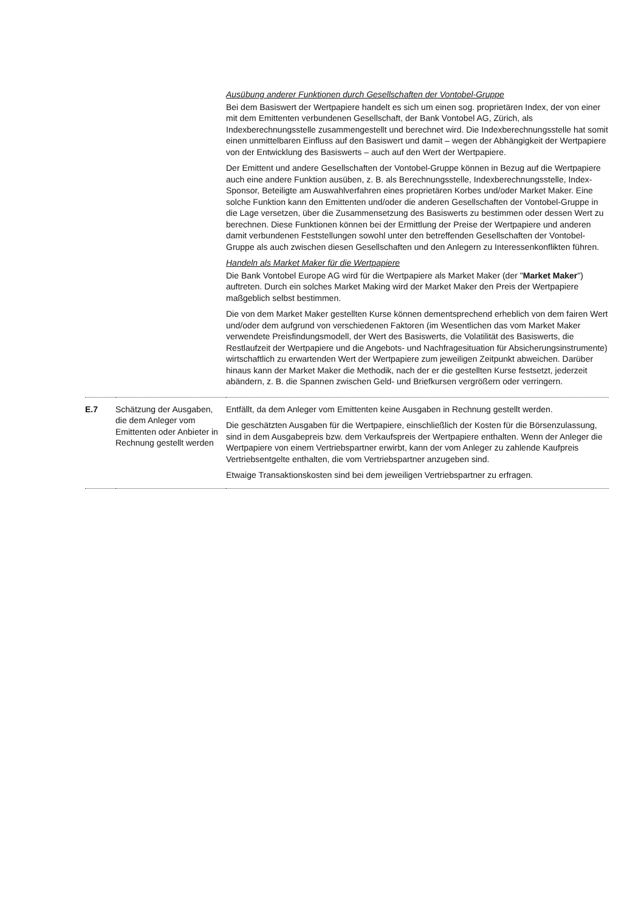| | | Ausübung anderer Funktionen durch Gesellschaften der Vontobel-Gruppe Bei dem Basiswert der Wertpapiere handelt es sich um einen sog. proprietären Index, der von einer mit dem Emittenten verbundenen Gesellschaft, der Bank Vontobel AG, Zürich, als Indexberechnungsstelle zusammengestellt und berechnet wird. Die Indexberechnungsstelle hat somit einen unmittelbaren Einfluss auf den Basiswert und damit – wegen der Abhängigkeit der Wertpapiere von der Entwicklung des Basiswerts – auch auf den Wert der Wertpapiere. Der Emittent und andere Gesellschaften der Vontobel-Gruppe können in Bezug auf die Wertpapiere auch eine andere Funktion ausüben, z. B. als Berechnungsstelle, Indexberechnungsstelle, Index-Sponsor, Beteiligte am Auswahlverfahren eines proprietären Korbes und/oder Market Maker. Eine solche Funktion kann den Emittenten und/oder die anderen Gesellschaften der Vontobel-Gruppe in die Lage versetzen, über die Zusammensetzung des Basiswerts zu bestimmen oder dessen Wert zu berechnen. Diese Funktionen können bei der Ermittlung der Preise der Wertpapiere und anderen damit verbundenen Feststellungen sowohl unter den betreffenden Gesellschaften der Vontobel-Gruppe als auch zwischen diesen Gesellschaften und den Anlegern zu Interessenkonflikten führen. Handeln als Market Maker für die Wertpapiere Die Bank Vontobel Europe AG wird für die Wertpapiere als Market Maker (der " Market Maker ") auftreten. Durch ein solches Market Making wird der Market Maker den Preis der Wertpapiere maßgeblich selbst bestimmen. Die von dem Market Maker gestellten Kurse können dementsprechend erheblich von dem fairen Wert und/oder dem aufgrund von verschiedenen Faktoren (im Wesentlichen das vom Market Maker verwendete Preisfindungsmodell, der Wert des Basiswerts, die Volatilität des Basiswerts, die Restlaufzeit der Wertpapiere und die Angebots- und Nachfragesituation für Absicherungsinstrumente) wirtschaftlich zu erwartenden Wert der Wertpapiere zum jeweiligen Zeitpunkt abweichen. Darüber hinaus kann der Market Maker die Methodik, nach der er die gestellten Kurse festsetzt, jederzeit abändern, z. B. die Spannen zwischen Geld- und Briefkursen vergrößern oder verringern. |
| E.7 | Schätzung der Ausgaben, die dem Anleger vom Emittenten oder Anbieter in Rechnung gestellt werden | Entfällt, da dem Anleger vom Emittenten keine Ausgaben in Rechnung gestellt werden. Die geschätzten Ausgaben für die Wertpapiere, einschließlich der Kosten für die Börsenzulassung, sind in dem Ausgabepreis bzw. dem Verkaufspreis der Wertpapiere enthalten. Wenn der Anleger die Wertpapiere von einem Vertriebspartner erwirbt, kann der vom Anleger zu zahlende Kaufpreis Vertriebsentgelte enthalten, die vom Vertriebspartner anzugeben sind. Etwaige Transaktionskosten sind bei dem jeweiligen Vertriebspartner zu erfragen. |